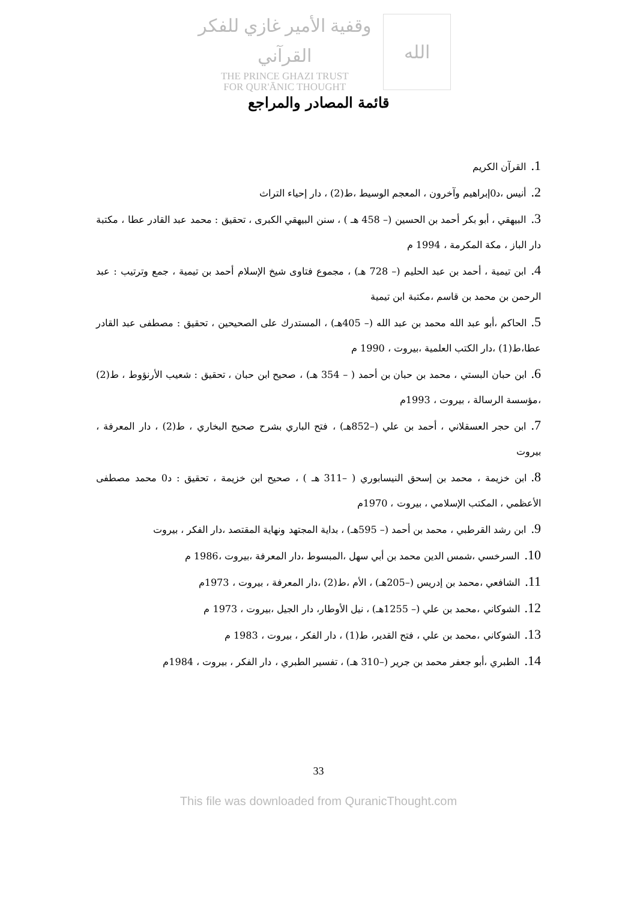وقفية الأمير غازي للفكر القرآني
THE PRINCE GHAZI TRUST
FOR QUR'ĀNIC THOUGHT
الله
قائمة المصادر والمراجع
1. القرآن الكريم
2. أنيس ،د0إبراهيم وآخرون ، المعجم الوسيط ،ط(2) ، دار إحياء التراث
3. البيهقي ، أبو بكر أحمد بن الحسين (– 458 هـ ) ، سنن البيهقي الكبرى ، تحقيق : محمد عبد القادر عطا ، مكتبة دار الباز ، مكة المكرمة ، 1994 م
4. ابن تيمية ، أحمد بن عبد الحليم (– 728 هـ) ، مجموع فتاوى شيخ الإسلام أحمد بن تيمية ، جمع وترتيب : عبد الرحمن بن محمد بن قاسم ،مكتبة ابن تيمية
5. الحاكم ،أبو عبد الله محمد بن عبد الله (– 405هـ) ، المستدرك على الصحيحين ، تحقيق : مصطفى عبد القادر عطا،ط(1) ،دار الكتب العلمية ،بيروت ، 1990 م
6. ابن حبان البستي ، محمد بن حبان بن أحمد ( – 354 هـ) ، صحيح ابن حبان ، تحقيق : شعيب الأرنؤوط ، ط(2) ،مؤسسة الرسالة ، بيروت ، 1993م
7. ابن حجر العسقلاني ، أحمد بن علي (–852هـ) ، فتح الباري بشرح صحيح البخاري ، ط(2) ، دار المعرفة ، بيروت
8. ابن خزيمة ، محمد بن إسحق النيسابوري ( –311 هـ ) ، صحيح ابن خزيمة ، تحقيق : د0 محمد مصطفى الأعظمي ، المكتب الإسلامي ، بيروت ، 1970م
9. ابن رشد القرطبي ، محمد بن أحمد (– 595هـ) ، بداية المجتهد ونهاية المقتصد ،دار الفكر ، بيروت
10. السرخسي ،شمس الدين محمد بن أبي سهل ،المبسوط ،دار المعرفة ،بيروت ،1986 م
11. الشافعي ،محمد بن إدريس (–205هـ) ، الأم ،ط(2) ،دار المعرفة ، بيروت ، 1973م
12. الشوكاني ،محمد بن علي (– 1255هـ) ، نيل الأوطار، دار الجيل ،بيروت ، 1973 م
13. الشوكاني ،محمد بن علي ، فتح القدير، ط(1) ، دار الفكر ، بيروت ، 1983 م
14. الطبري ،أبو جعفر محمد بن جرير (–310 هـ) ، تفسير الطبري ، دار الفكر ، بيروت ، 1984م
33
This file was downloaded from QuranicThought.com